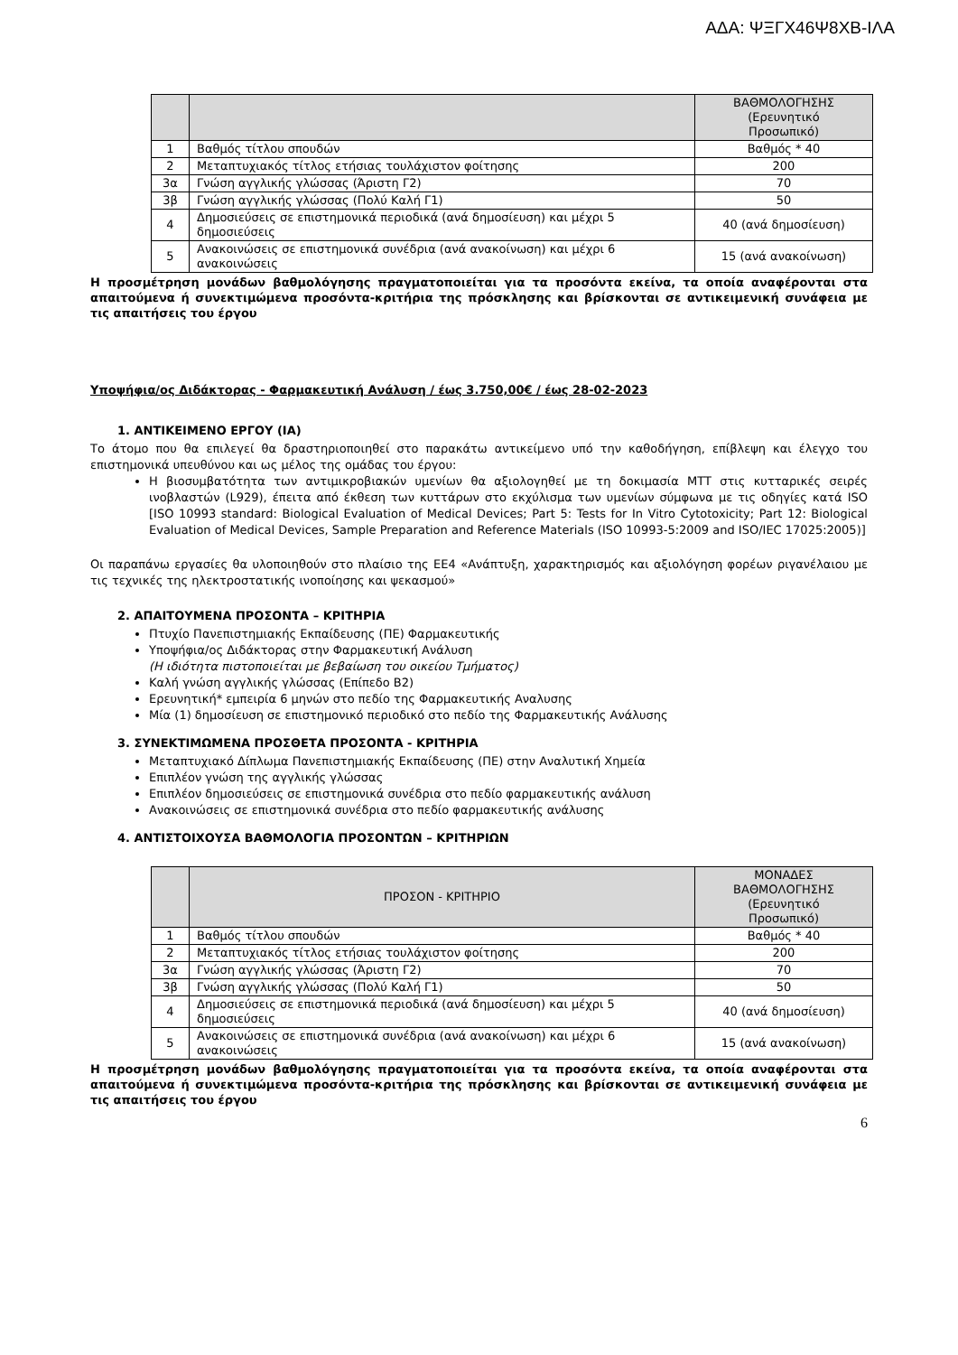ΑΔΑ: ΨΞΓΧ46Ψ8ΧΒ-ΙΛΑ
| | | ΒΑΘΜΟΛΟΓΗΣΗΣ (Ερευνητικό Προσωπικό) |
| --- | --- | --- |
| 1 | Βαθμός τίτλου σπουδών | Βαθμός * 40 |
| 2 | Μεταπτυχιακός τίτλος ετήσιας τουλάχιστον φοίτησης | 200 |
| 3α | Γνώση αγγλικής γλώσσας (Άριστη Γ2) | 70 |
| 3β | Γνώση αγγλικής γλώσσας (Πολύ Καλή Γ1) | 50 |
| 4 | Δημοσιεύσεις σε επιστημονικά περιοδικά (ανά δημοσίευση) και μέχρι 5 δημοσιεύσεις | 40 (ανά δημοσίευση) |
| 5 | Ανακοινώσεις σε επιστημονικά συνέδρια (ανά ανακοίνωση) και μέχρι 6 ανακοινώσεις | 15 (ανά ανακοίνωση) |
Η προσμέτρηση μονάδων βαθμολόγησης πραγματοποιείται για τα προσόντα εκείνα, τα οποία αναφέρονται στα απαιτούμενα ή συνεκτιμώμενα προσόντα-κριτήρια της πρόσκλησης και βρίσκονται σε αντικειμενική συνάφεια με τις απαιτήσεις του έργου
Υποψήφια/ος Διδάκτορας - Φαρμακευτική Ανάλυση / έως 3.750,00€ / έως 28-02-2023
1. ΑΝΤΙΚΕΙΜΕΝΟ ΕΡΓΟΥ (ΙΑ)
Το άτομο που θα επιλεγεί θα δραστηριοποιηθεί στο παρακάτω αντικείμενο υπό την καθοδήγηση, επίβλεψη και έλεγχο του επιστημονικά υπευθύνου και ως μέλος της ομάδας του έργου:
Η βιοσυμβατότητα των αντιμικροβιακών υμενίων θα αξιολογηθεί με τη δοκιμασία MTT στις κυτταρικές σειρές ινοβλαστών (L929), έπειτα από έκθεση των κυττάρων στο εκχύλισμα των υμενίων σύμφωνα με τις οδηγίες κατά ISO [ISO 10993 standard: Biological Evaluation of Medical Devices; Part 5: Tests for In Vitro Cytotoxicity; Part 12: Biological Evaluation of Medical Devices, Sample Preparation and Reference Materials (ISO 10993-5:2009 and ISO/IEC 17025:2005)]
Οι παραπάνω εργασίες θα υλοποιηθούν στο πλαίσιο της ΕΕ4 «Ανάπτυξη, χαρακτηρισμός και αξιολόγηση φορέων ριγανέλαιου με τις τεχνικές της ηλεκτροστατικής ινοποίησης και ψεκασμού»
2. ΑΠΑΙΤΟΥΜΕΝΑ ΠΡΟΣΟΝΤΑ – ΚΡΙΤΗΡΙΑ
Πτυχίο Πανεπιστημιακής Εκπαίδευσης (ΠΕ) Φαρμακευτικής
Υποψήφια/ος Διδάκτορας στην Φαρμακευτική Ανάλυση
(Η ιδιότητα πιστοποιείται με βεβαίωση του οικείου Τμήματος)
Καλή γνώση αγγλικής γλώσσας (Επίπεδο Β2)
Ερευνητική* εμπειρία 6 μηνών στο πεδίο της Φαρμακευτικής Αναλυσης
Μία (1) δημοσίευση σε επιστημονικό περιοδικό στο πεδίο της Φαρμακευτικής Ανάλυσης
3. ΣΥΝΕΚΤΙΜΩΜΕΝΑ ΠΡΟΣΘΕΤΑ ΠΡΟΣΟΝΤΑ - ΚΡΙΤΗΡΙΑ
Μεταπτυχιακό Δίπλωμα Πανεπιστημιακής Εκπαίδευσης (ΠΕ) στην Αναλυτική Χημεία
Επιπλέον γνώση της αγγλικής γλώσσας
Επιπλέον δημοσιεύσεις σε επιστημονικά συνέδρια στο πεδίο φαρμακευτικής ανάλυση
Ανακοινώσεις σε επιστημονικά συνέδρια στο πεδίο φαρμακευτικής ανάλυσης
4. ΑΝΤΙΣΤΟΙΧΟΥΣΑ ΒΑΘΜΟΛΟΓΙΑ ΠΡΟΣΟΝΤΩΝ – ΚΡΙΤΗΡΙΩΝ
| | ΠΡΟΣΟΝ - ΚΡΙΤΗΡΙΟ | ΜΟΝΑΔΕΣ ΒΑΘΜΟΛΟΓΗΣΗΣ (Ερευνητικό Προσωπικό) |
| --- | --- | --- |
| 1 | Βαθμός τίτλου σπουδών | Βαθμός * 40 |
| 2 | Μεταπτυχιακός τίτλος ετήσιας τουλάχιστον φοίτησης | 200 |
| 3α | Γνώση αγγλικής γλώσσας (Άριστη Γ2) | 70 |
| 3β | Γνώση αγγλικής γλώσσας (Πολύ Καλή Γ1) | 50 |
| 4 | Δημοσιεύσεις σε επιστημονικά περιοδικά (ανά δημοσίευση) και μέχρι 5 δημοσιεύσεις | 40 (ανά δημοσίευση) |
| 5 | Ανακοινώσεις σε επιστημονικά συνέδρια (ανά ανακοίνωση) και μέχρι 6 ανακοινώσεις | 15 (ανά ανακοίνωση) |
Η προσμέτρηση μονάδων βαθμολόγησης πραγματοποιείται για τα προσόντα εκείνα, τα οποία αναφέρονται στα απαιτούμενα ή συνεκτιμώμενα προσόντα-κριτήρια της πρόσκλησης και βρίσκονται σε αντικειμενική συνάφεια με τις απαιτήσεις του έργου
6